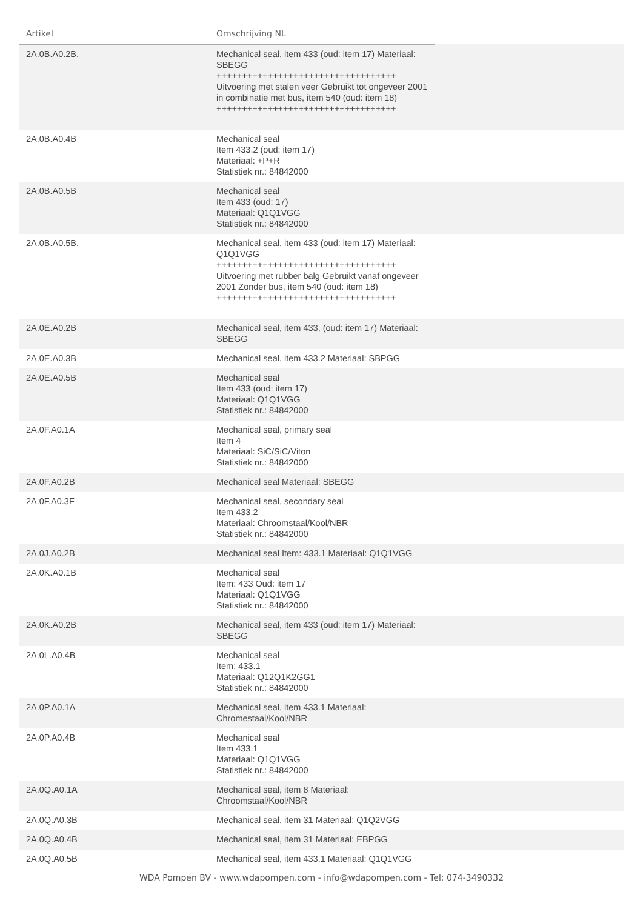| Artikel | Omschrijving NL | |
| --- | --- | --- |
| 2A.0B.A0.2B. | Mechanical seal, item 433 (oud: item 17) Materiaal: SBEGG +++++++++++++++++++++++++++++++++++ Uitvoering met stalen veer Gebruikt tot ongeveer 2001 in combinatie met bus, item 540 (oud: item 18) +++++++++++++++++++++++++++++++++++ | |
| 2A.0B.A0.4B | Mechanical seal Item 433.2 (oud: item 17) Materiaal: +P+R Statistiek nr.: 84842000 | |
| 2A.0B.A0.5B | Mechanical seal Item 433 (oud: 17) Materiaal: Q1Q1VGG Statistiek nr.: 84842000 | |
| 2A.0B.A0.5B. | Mechanical seal, item 433 (oud: item 17) Materiaal: Q1Q1VGG +++++++++++++++++++++++++++++++++++ Uitvoering met rubber balg Gebruikt vanaf ongeveer 2001 Zonder bus, item 540 (oud: item 18) +++++++++++++++++++++++++++++++++++ | |
| 2A.0E.A0.2B | Mechanical seal, item 433, (oud: item 17) Materiaal: SBEGG | |
| 2A.0E.A0.3B | Mechanical seal, item 433.2 Materiaal: SBPGG | |
| 2A.0E.A0.5B | Mechanical seal Item 433 (oud: item 17) Materiaal: Q1Q1VGG Statistiek nr.: 84842000 | |
| 2A.0F.A0.1A | Mechanical seal, primary seal Item 4 Materiaal: SiC/SiC/Viton Statistiek nr.: 84842000 | |
| 2A.0F.A0.2B | Mechanical seal Materiaal: SBEGG | |
| 2A.0F.A0.3F | Mechanical seal, secondary seal Item 433.2 Materiaal: Chroomstaal/Kool/NBR Statistiek nr.: 84842000 | |
| 2A.0J.A0.2B | Mechanical seal Item: 433.1 Materiaal: Q1Q1VGG | |
| 2A.0K.A0.1B | Mechanical seal Item: 433 Oud: item 17 Materiaal: Q1Q1VGG Statistiek nr.: 84842000 | |
| 2A.0K.A0.2B | Mechanical seal, item 433 (oud: item 17) Materiaal: SBEGG | |
| 2A.0L.A0.4B | Mechanical seal Item: 433.1 Materiaal: Q12Q1K2GG1 Statistiek nr.: 84842000 | |
| 2A.0P.A0.1A | Mechanical seal, item 433.1 Materiaal: Chromestaal/Kool/NBR | |
| 2A.0P.A0.4B | Mechanical seal Item 433.1 Materiaal: Q1Q1VGG Statistiek nr.: 84842000 | |
| 2A.0Q.A0.1A | Mechanical seal, item 8 Materiaal: Chroomstaal/Kool/NBR | |
| 2A.0Q.A0.3B | Mechanical seal, item 31 Materiaal: Q1Q2VGG | |
| 2A.0Q.A0.4B | Mechanical seal, item 31 Materiaal: EBPGG | |
| 2A.0Q.A0.5B | Mechanical seal, item 433.1 Materiaal: Q1Q1VGG | |
WDA Pompen BV - www.wdapompen.com - info@wdapompen.com - Tel: 074-3490332